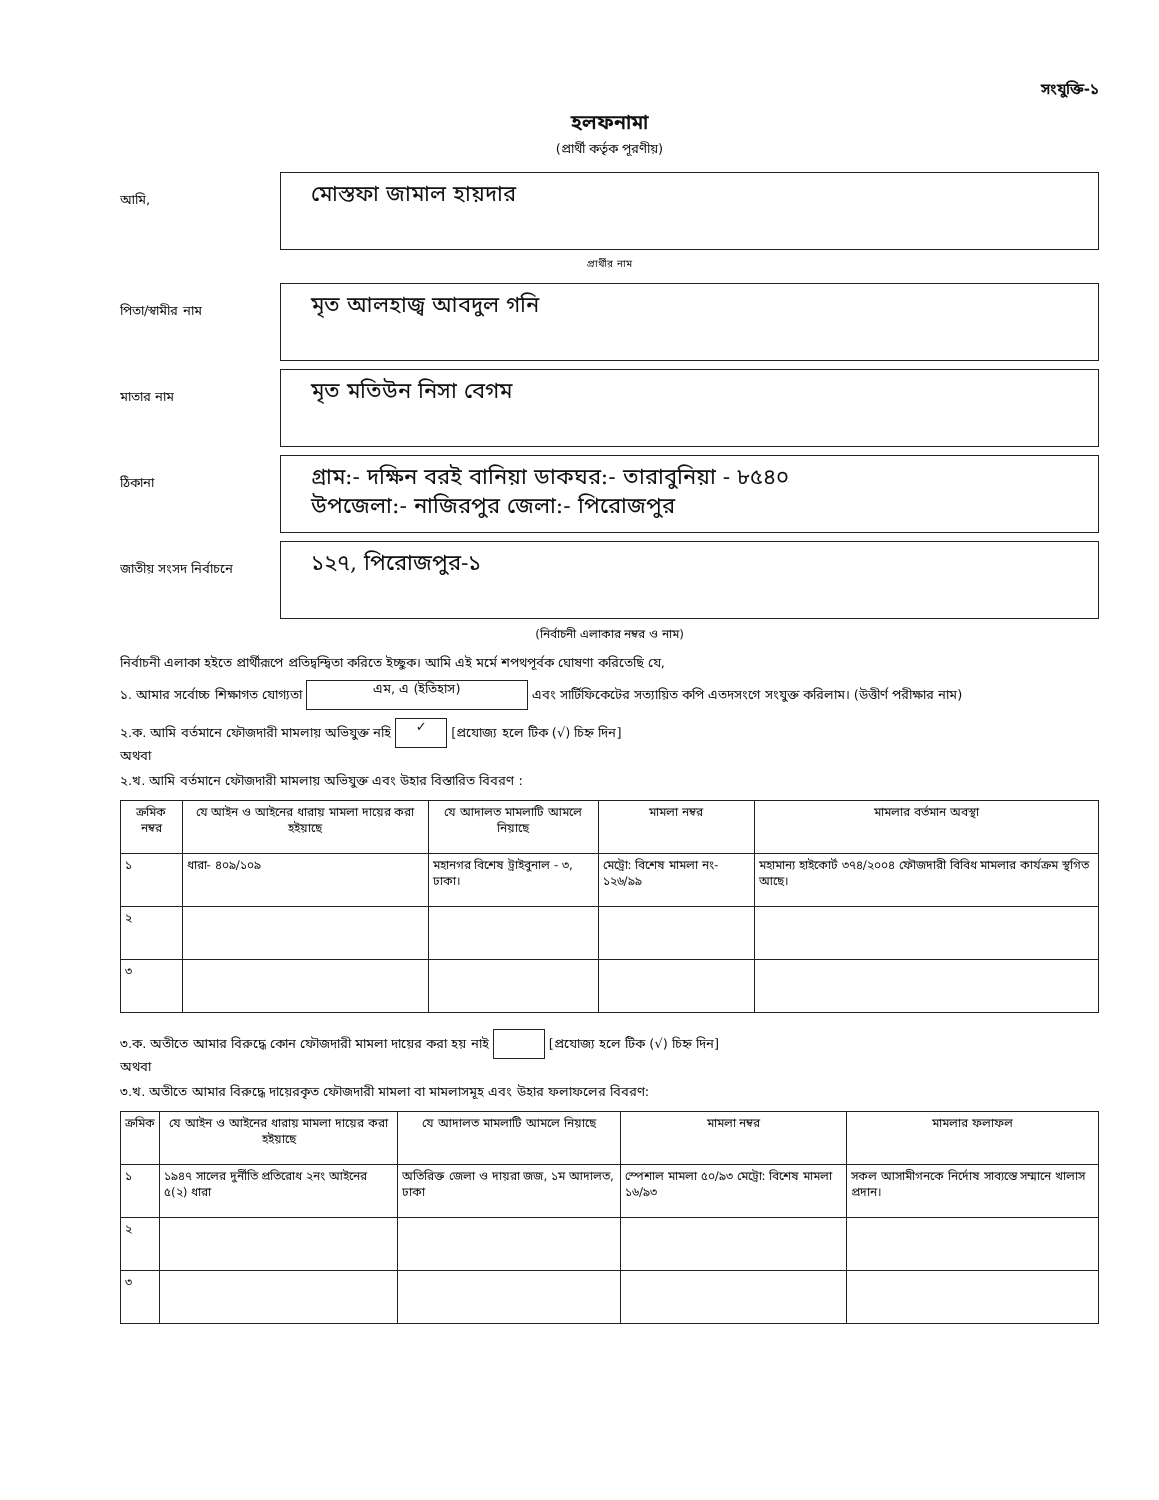সংযুক্তি-১
হলফনামা
(প্রার্থী কর্তৃক পূরণীয়)
আমি,
মোস্তফা জামাল হায়দার
প্রার্থীর নাম
পিতা/স্বামীর নাম
মৃত আলহাজ্ব আবদুল গনি
মাতার নাম
মৃত মতিউন নিসা বেগম
ঠিকানা
গ্রাম:- দক্ষিন বরই বানিয়া ডাকঘর:- তারাবুনিয়া - ৮৫৪০
উপজেলা:- নাজিরপুর জেলা:- পিরোজপুর
জাতীয় সংসদ নির্বাচনে
১২৭, পিরোজপুর-১
(নির্বাচনী এলাকার নম্বর ও নাম)
নির্বাচনী এলাকা হইতে প্রার্থীরূপে প্রতিদ্বন্দ্বিতা করিতে ইচ্ছুক। আমি এই মর্মে শপথপূর্বক ঘোষণা করিতেছি যে,
১. আমার সর্বোচ্চ শিক্ষাগত যোগ্যতা এম, এ (ইতিহাস) এবং সার্টিফিকেটের সত্যায়িত কপি এতদসংগে সংযুক্ত করিলাম। (উত্তীর্ণ পরীক্ষার নাম)
২.ক. আমি বর্তমানে ফৌজদারী মামলায় অভিযুক্ত নহি ✓ [প্রযোজ্য হলে টিক (√) চিহ্ন দিন]
অথবা
২.খ. আমি বর্তমানে ফৌজদারী মামলায় অভিযুক্ত এবং উহার বিস্তারিত বিবরণ :
| ক্রমিক নম্বর | যে আইন ও আইনের ধারায় মামলা দায়ের করা হইয়াছে | যে আদালত মামলাটি আমলে নিয়াছে | মামলা নম্বর | মামলার বর্তমান অবস্থা |
| --- | --- | --- | --- | --- |
| ১ | ধারা- ৪০৯/১০৯ | মহানগর বিশেষ ট্রাইবুনাল - ৩, ঢাকা। | মেট্রো: বিশেষ মামলা নং- ১২৬/৯৯ | মহামান্য হাইকোর্ট ৩৭৪/২০০৪ ফৌজদারী বিবিধ মামলার কার্যক্রম স্থগিত আছে। |
| ২ | | | | |
| ৩ | | | | |
৩.ক. অতীতে আমার বিরুদ্ধে কোন ফৌজদারী মামলা দায়ের করা হয় নাই [প্রযোজ্য হলে টিক (√) চিহ্ন দিন]
অথবা
৩.খ. অতীতে আমার বিরুদ্ধে দায়েরকৃত ফৌজদারী মামলা বা মামলাসমূহ এবং উহার ফলাফলের বিবরণ:
| ক্রমিক | যে আইন ও আইনের ধারায় মামলা দায়ের করা হইয়াছে | যে আদালত মামলাটি আমলে নিয়াছে | মামলা নম্বর | মামলার ফলাফল |
| --- | --- | --- | --- | --- |
| ১ | ১৯৪৭ সালের দুর্নীতি প্রতিরোধ ২নং আইনের ৫(২) ধারা | অতিরিক্ত জেলা ও দায়রা জজ, ১ম আদালত, ঢাকা | স্পেশাল মামলা ৫০/৯৩ মেট্রো: বিশেষ মামলা ১৬/৯৩ | সকল আসামীগনকে নির্দোষ সাব্যস্তে সম্মানে খালাস প্রদান। |
| ২ | | | | |
| ৩ | | | | |